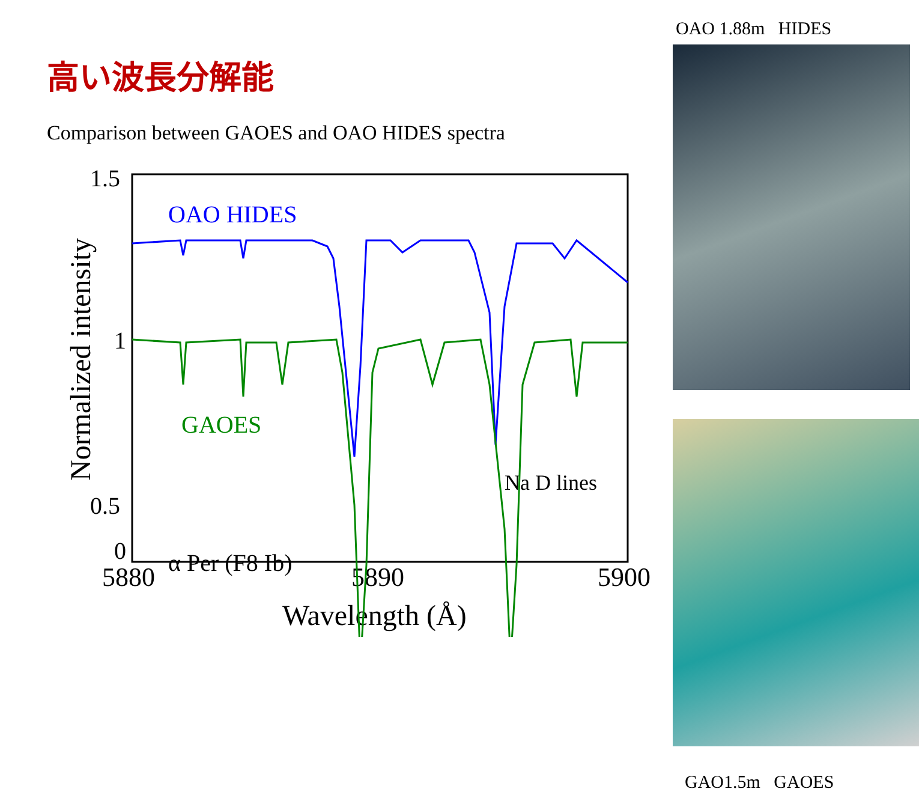高い波長分解能
Comparison between GAOES and OAO HIDES spectra
1.5
1
0.5
0
5880
5890
5900
Wavelength (Å)
Normalized intensity
OAO HIDES
GAOES
Na D lines
α Per (F8 Ib)
OAO 1.88m HIDES
GAO1.5m GAOES